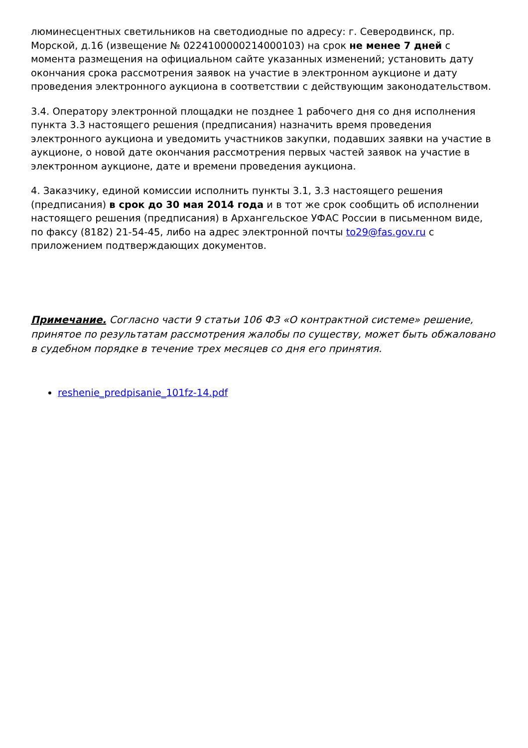люминесцентных светильников на светодиодные по адресу: г. Северодвинск, пр. Морской, д.16 (извещение № 0224100000214000103) на срок не менее 7 дней с момента размещения на официальном сайте указанных изменений; установить дату окончания срока рассмотрения заявок на участие в электронном аукционе и дату проведения электронного аукциона в соответствии с действующим законодательством.
3.4. Оператору электронной площадки не позднее 1 рабочего дня со дня исполнения пункта 3.3 настоящего решения (предписания) назначить время проведения электронного аукциона и уведомить участников закупки, подавших заявки на участие в аукционе, о новой дате окончания рассмотрения первых частей заявок на участие в электронном аукционе, дате и времени проведения аукциона.
4. Заказчику, единой комиссии исполнить пункты 3.1, 3.3 настоящего решения (предписания) в срок до 30 мая 2014 года и в тот же срок сообщить об исполнении настоящего решения (предписания) в Архангельское УФАС России в письменном виде, по факсу (8182) 21-54-45, либо на адрес электронной почты to29@fas.gov.ru с приложением подтверждающих документов.
Примечание. Согласно части 9 статьи 106 ФЗ «О контрактной системе» решение, принятое по результатам рассмотрения жалобы по существу, может быть обжаловано в судебном порядке в течение трех месяцев со дня его принятия.
reshenie_predpisanie_101fz-14.pdf